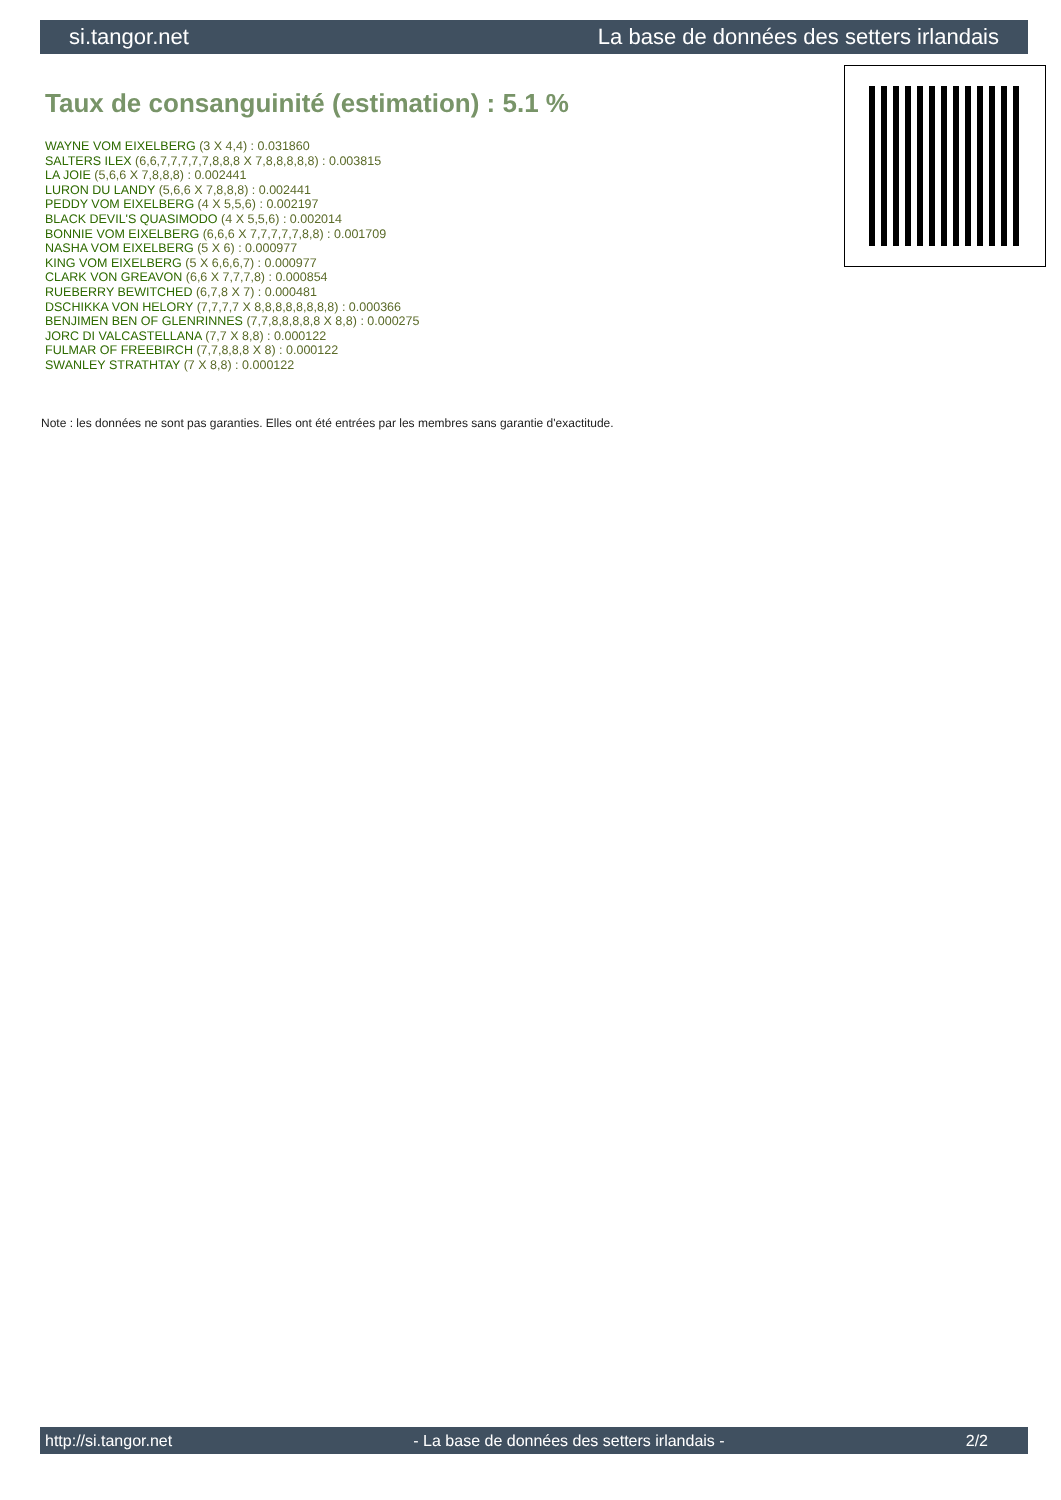si.tangor.net La base de données des setters irlandais
Taux de consanguinité (estimation) : 5.1 %
WAYNE VOM EIXELBERG (3 X 4,4) : 0.031860
SALTERS ILEX (6,6,7,7,7,7,7,8,8,8 X 7,8,8,8,8,8) : 0.003815
LA JOIE (5,6,6 X 7,8,8,8) : 0.002441
LURON DU LANDY (5,6,6 X 7,8,8,8) : 0.002441
PEDDY VOM EIXELBERG (4 X 5,5,6) : 0.002197
BLACK DEVIL'S QUASIMODO (4 X 5,5,6) : 0.002014
BONNIE VOM EIXELBERG (6,6,6 X 7,7,7,7,7,8,8) : 0.001709
NASHA VOM EIXELBERG (5 X 6) : 0.000977
KING VOM EIXELBERG (5 X 6,6,6,7) : 0.000977
CLARK VON GREAVON (6,6 X 7,7,7,8) : 0.000854
RUEBERRY BEWITCHED (6,7,8 X 7) : 0.000481
DSCHIKKA VON HELORY (7,7,7,7 X 8,8,8,8,8,8,8,8) : 0.000366
BENJIMEN BEN OF GLENRINNES (7,7,8,8,8,8,8 X 8,8) : 0.000275
JORC DI VALCASTELLANA (7,7 X 8,8) : 0.000122
FULMAR OF FREEBIRCH (7,7,8,8,8 X 8) : 0.000122
SWANLEY STRATHTAY (7 X 8,8) : 0.000122
Note : les données ne sont pas garanties. Elles ont été entrées par les membres sans garantie d'exactitude.
http://si.tangor.net - La base de données des setters irlandais - 2/2